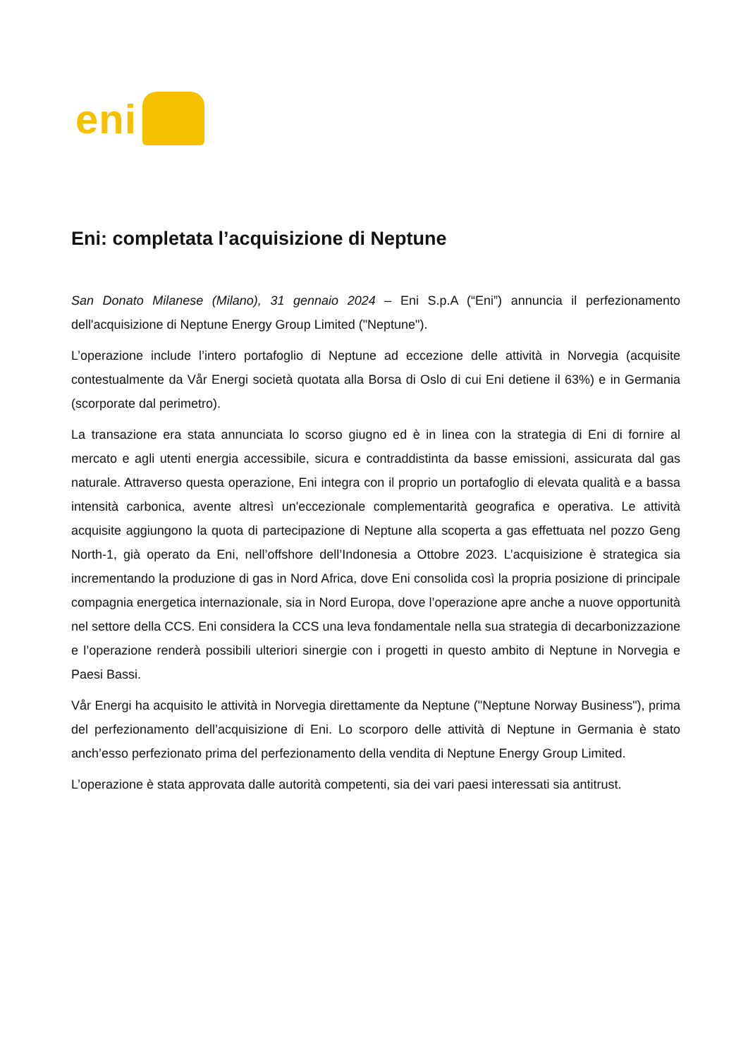eni
Eni: completata l’acquisizione di Neptune
San Donato Milanese (Milano), 31 gennaio 2024 – Eni S.p.A (“Eni”) annuncia il perfezionamento dell'acquisizione di Neptune Energy Group Limited ("Neptune").
L’operazione include l’intero portafoglio di Neptune ad eccezione delle attività in Norvegia (acquisite contestualmente da Vår Energi società quotata alla Borsa di Oslo di cui Eni detiene il 63%) e in Germania (scorporate dal perimetro).
La transazione era stata annunciata lo scorso giugno ed è in linea con la strategia di Eni di fornire al mercato e agli utenti energia accessibile, sicura e contraddistinta da basse emissioni, assicurata dal gas naturale. Attraverso questa operazione, Eni integra con il proprio un portafoglio di elevata qualità e a bassa intensità carbonica, avente altresì un'eccezionale complementarità geografica e operativa. Le attività acquisite aggiungono la quota di partecipazione di Neptune alla scoperta a gas effettuata nel pozzo Geng North-1, già operato da Eni, nell’offshore dell’Indonesia a Ottobre 2023. L’acquisizione è strategica sia incrementando la produzione di gas in Nord Africa, dove Eni consolida così la propria posizione di principale compagnia energetica internazionale, sia in Nord Europa, dove l’operazione apre anche a nuove opportunità nel settore della CCS. Eni considera la CCS una leva fondamentale nella sua strategia di decarbonizzazione e l’operazione renderà possibili ulteriori sinergie con i progetti in questo ambito di Neptune in Norvegia e Paesi Bassi.
Vår Energi ha acquisito le attività in Norvegia direttamente da Neptune ("Neptune Norway Business"), prima del perfezionamento dell’acquisizione di Eni. Lo scorporo delle attività di Neptune in Germania è stato anch’esso perfezionato prima del perfezionamento della vendita di Neptune Energy Group Limited.
L’operazione è stata approvata dalle autorità competenti, sia dei vari paesi interessati sia antitrust.